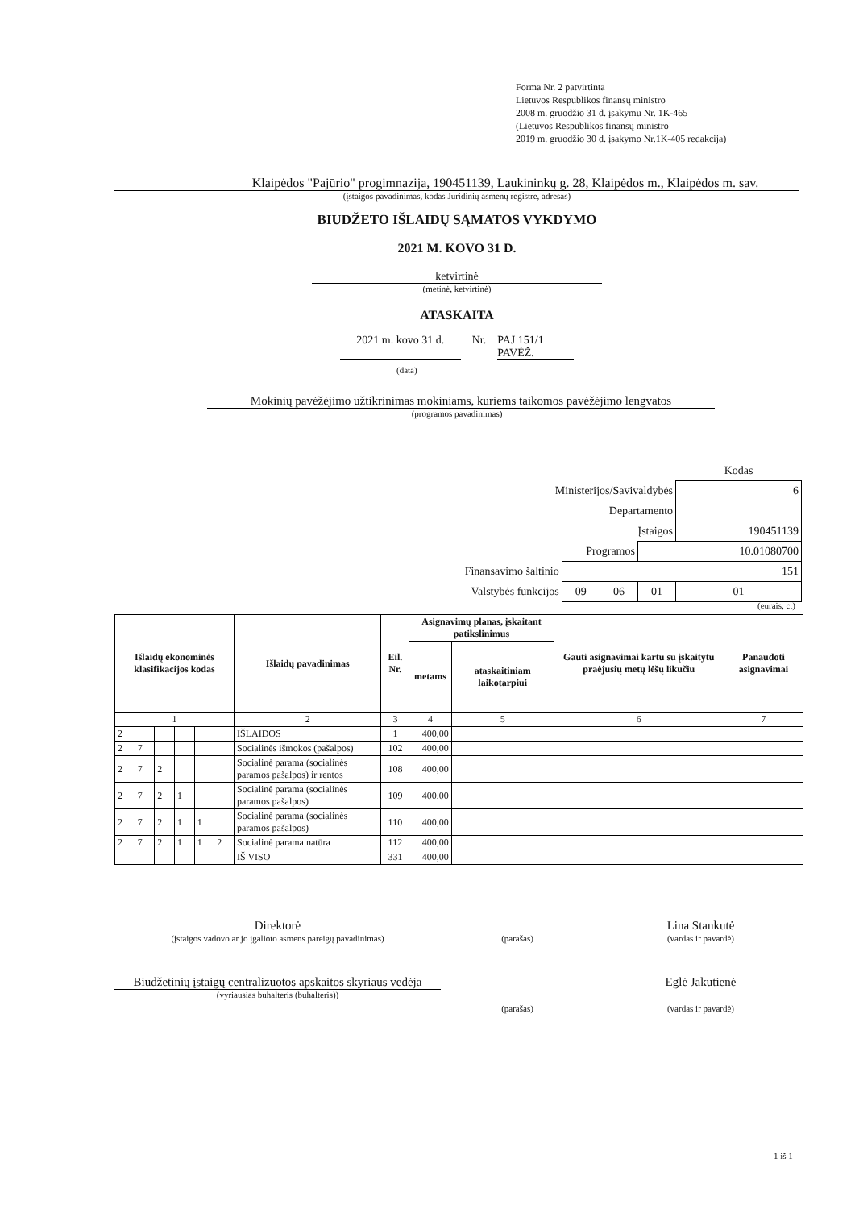Forma Nr. 2 patvirtinta
Lietuvos Respublikos finansų ministro
2008 m. gruodžio 31 d. įsakymu Nr. 1K-465
(Lietuvos Respublikos finansų ministro
2019 m. gruodžio 30 d. įsakymo Nr.1K-405 redakcija)
Klaipėdos "Pajūrio" progimnazija, 190451139, Laukininkų g. 28, Klaipėdos m., Klaipėdos m. sav.
(įstaigos pavadinimas, kodas Juridinių asmenų registre, adresas)
BIUDŽETO IŠLAIDŲ SĄMATOS VYKDYMO
2021 M. KOVO 31 D.
ketvirtinė
(metinė, ketvirtinė)
ATASKAITA
2021 m. kovo 31 d. Nr. PAJ 151/1
PAVĖŽ.
(data)
Mokinių pavėžėjimo užtikrinimas mokiniams, kuriems taikomos pavėžėjimo lengvatos
(programos pavadinimas)
| | | | | Kodas |
| Ministerijos/Savivaldybės | | | | 6 |
| Departamento | | | | |
| Įstaigos | | | | 190451139 |
| Programos | | | 10.01080700 | |
| Finansavimo šaltinio | 151 | | | |
| Valstybės funkcijos | 09 | 06 | 01 | 01 |
(eurais, ct)
| Išlaidų ekonominės klasifikacijos kodas | | | | | | Išlaidų pavadinimas | Eil. Nr. | Asignavimų planas, įskaitant patikslinimus | | Gauti asignavimai kartu su įskaitytu praėjusių metų lėšų likučiu | Panaudoti asignavimai |
| --- | --- | --- | --- | --- | --- | --- | --- | --- | --- | --- | --- |
| | | | | | | | | metams | ataskaitiniam laikotarpiui | | |
| 1 | | | | | | 2 | 3 | 4 | 5 | 6 | 7 |
| 2 | | | | | | IŠLAIDOS | 1 | 400,00 | | | |
| 2 | 7 | | | | | Socialinės išmokos (pašalpos) | 102 | 400,00 | | | |
| 2 | 7 | 2 | | | | Socialinė parama (socialinės paramos pašalpos) ir rentos | 108 | 400,00 | | | |
| 2 | 7 | 2 | 1 | | | Socialinė parama (socialinės paramos pašalpos) | 109 | 400,00 | | | |
| 2 | 7 | 2 | 1 | 1 | | Socialinė parama (socialinės paramos pašalpos) | 110 | 400,00 | | | |
| 2 | 7 | 2 | 1 | 1 | 2 | Socialinė parama natūra | 112 | 400,00 | | | |
| | | | | | | IŠ VISO | 331 | 400,00 | | | |
Direktorė
(įstaigos vadovo ar jo įgalioto asmens pareigų pavadinimas)
(parašas)
Lina Stankutė
(vardas ir pavardė)
Biudžetinių įstaigų centralizuotos apskaitos skyriaus vedėja
(vyriausias buhalteris (buhalteris))
(parašas)
Eglė Jakutienė
(vardas ir pavardė)
1 iš 1